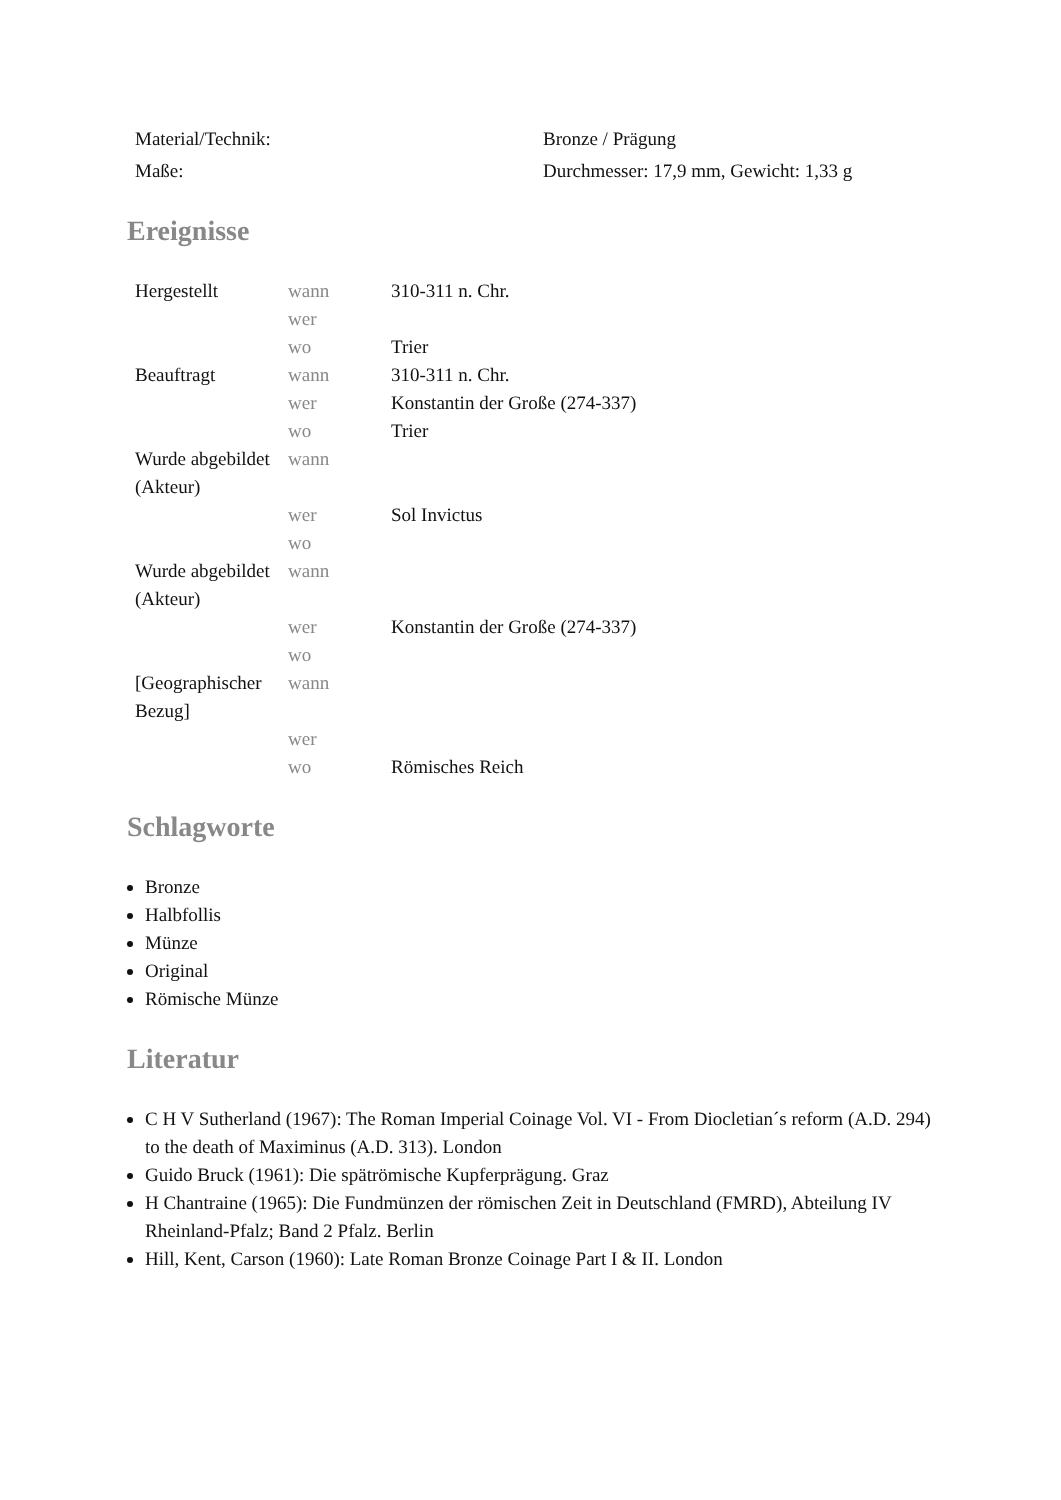| Material/Technik: | Bronze / Prägung |
| Maße: | Durchmesser: 17,9 mm, Gewicht: 1,33 g |
Ereignisse
| Hergestellt | wann | 310-311 n. Chr. |
| | wer | |
| | wo | Trier |
| Beauftragt | wann | 310-311 n. Chr. |
| | wer | Konstantin der Große (274-337) |
| | wo | Trier |
| Wurde abgebildet (Akteur) | wann | |
| | wer | Sol Invictus |
| | wo | |
| Wurde abgebildet (Akteur) | wann | |
| | wer | Konstantin der Große (274-337) |
| | wo | |
| [Geographischer Bezug] | wann | |
| | wer | |
| | wo | Römisches Reich |
Schlagworte
Bronze
Halbfollis
Münze
Original
Römische Münze
Literatur
C H V Sutherland (1967): The Roman Imperial Coinage Vol. VI - From Diocletian´s reform (A.D. 294) to the death of Maximinus (A.D. 313). London
Guido Bruck (1961): Die spätrömische Kupferprägung. Graz
H Chantraine (1965): Die Fundmünzen der römischen Zeit in Deutschland (FMRD), Abteilung IV Rheinland-Pfalz; Band 2 Pfalz. Berlin
Hill, Kent, Carson (1960): Late Roman Bronze Coinage Part I & II. London